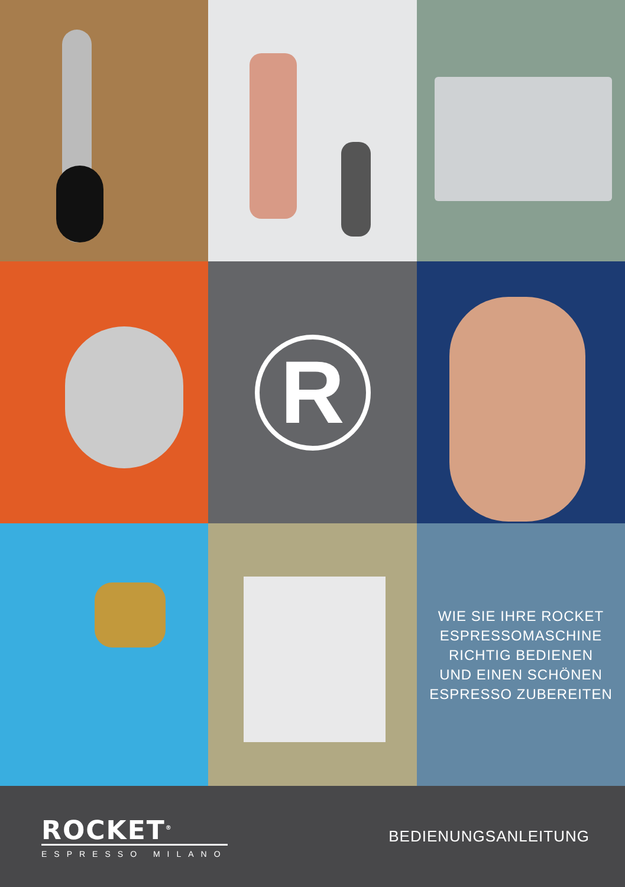R
WIE SIE IHRE ROCKET
ESPRESSOMASCHINE
RICHTIG BEDIENEN
UND EINEN SCHÖNEN
ESPRESSO ZUBEREITEN
ROCKET<sup>®</sup>
ESPRESSO MILANO
BEDIENUNGSANLEITUNG